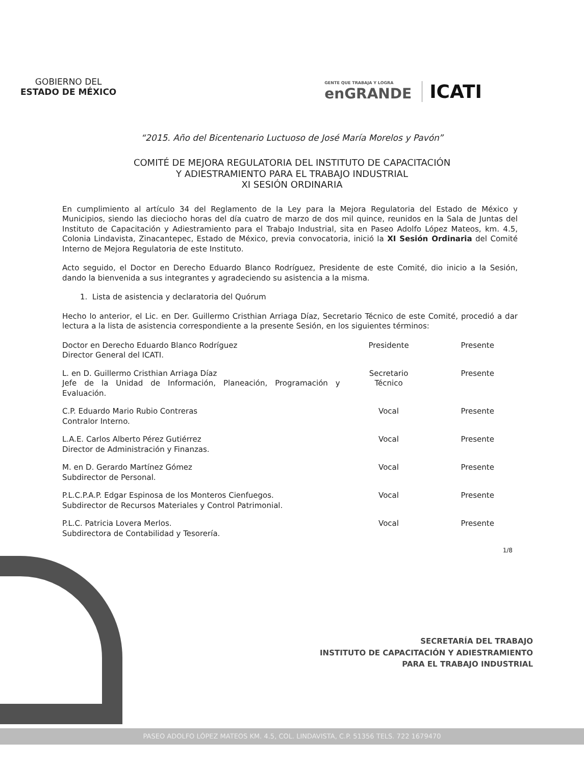GOBIERNO DEL
ESTADO DE MÉXICO
GENTE QUE TRABAJA Y LOGRA
enGRANDE
ICATI
“2015. Año del Bicentenario Luctuoso de José María Morelos y Pavón”
COMITÉ DE MEJORA REGULATORIA DEL INSTITUTO DE CAPACITACIÓN
Y ADIESTRAMIENTO PARA EL TRABAJO INDUSTRIAL
XI SESIÓN ORDINARIA
En cumplimiento al artículo 34 del Reglamento de la Ley para la Mejora Regulatoria del Estado de México y Municipios, siendo las dieciocho horas del día cuatro de marzo de dos mil quince, reunidos en la Sala de Juntas del Instituto de Capacitación y Adiestramiento para el Trabajo Industrial, sita en Paseo Adolfo López Mateos, km. 4.5, Colonia Lindavista, Zinacantepec, Estado de México, previa convocatoria, inició la XI Sesión Ordinaria del Comité Interno de Mejora Regulatoria de este Instituto.
Acto seguido, el Doctor en Derecho Eduardo Blanco Rodríguez, Presidente de este Comité, dio inicio a la Sesión, dando la bienvenida a sus integrantes y agradeciendo su asistencia a la misma.
1. Lista de asistencia y declaratoria del Quórum
Hecho lo anterior, el Lic. en Der. Guillermo Cristhian Arriaga Díaz, Secretario Técnico de este Comité, procedió a dar lectura a la lista de asistencia correspondiente a la presente Sesión, en los siguientes términos:
| Doctor en Derecho Eduardo Blanco Rodríguez Director General del ICATI. | Presidente | Presente |
| L. en D. Guillermo Cristhian Arriaga Díaz Jefe de la Unidad de Información, Planeación, Programación y Evaluación. | Secretario Técnico | Presente |
| C.P. Eduardo Mario Rubio Contreras Contralor Interno. | Vocal | Presente |
| L.A.E. Carlos Alberto Pérez Gutiérrez Director de Administración y Finanzas. | Vocal | Presente |
| M. en D. Gerardo Martínez Gómez Subdirector de Personal. | Vocal | Presente |
| P.L.C.P.A.P. Edgar Espinosa de los Monteros Cienfuegos. Subdirector de Recursos Materiales y Control Patrimonial. | Vocal | Presente |
| P.L.C. Patricia Lovera Merlos. Subdirectora de Contabilidad y Tesorería. | Vocal | Presente |
1/8
SECRETARÍA DEL TRABAJO
INSTITUTO DE CAPACITACIÓN Y ADIESTRAMIENTO
PARA EL TRABAJO INDUSTRIAL
PASEO ADOLFO LÓPEZ MATEOS KM. 4.5, COL. LINDAVISTA, C.P. 51356 TELS. 722 1679470